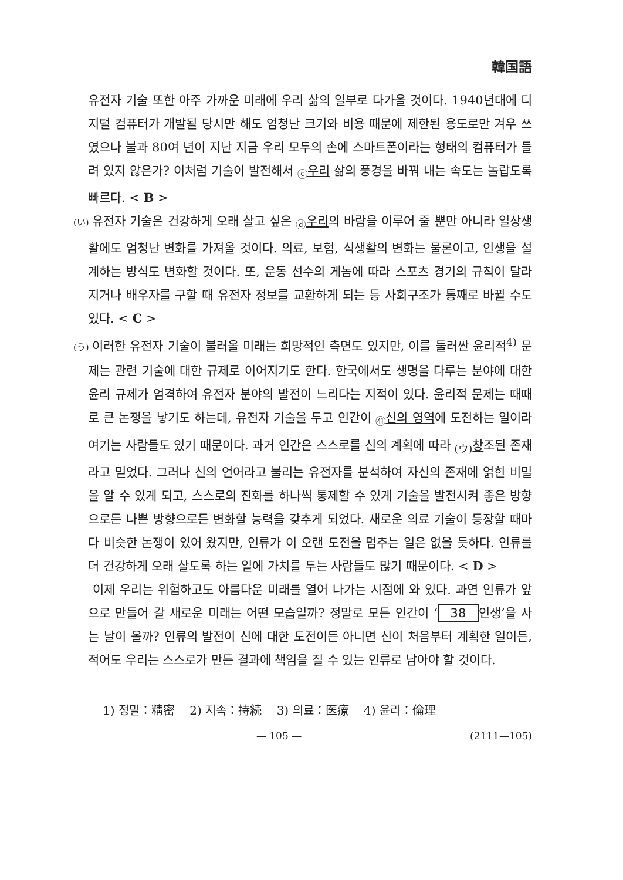韓国語
유전자 기술 또한 아주 가까운 미래에 우리 삶의 일부로 다가올 것이다. 1940년대에 디지털 컴퓨터가 개발될 당시만 해도 엄청난 크기와 비용 때문에 제한된 용도로만 겨우 쓰였으나 불과 80여 년이 지난 지금 우리 모두의 손에 스마트폰이라는 형태의 컴퓨터가 들려 있지 않은가? 이처럼 기술이 발전해서 <sub>ⓒ</sub>우리 삶의 풍경을 바꿔 내는 속도는 놀랍도록 빠르다. < B >
(い) 유전자 기술은 건강하게 오래 살고 싶은 <sub>ⓓ</sub>우리의 바람을 이루어 줄 뿐만 아니라 일상생활에도 엄청난 변화를 가져올 것이다. 의료, 보험, 식생활의 변화는 물론이고, 인생을 설계하는 방식도 변화할 것이다. 또, 운동 선수의 게놈에 따라 스포츠 경기의 규칙이 달라지거나 배우자를 구할 때 유전자 정보를 교환하게 되는 등 사회구조가 통째로 바뀔 수도 있다. < C >
(う) 이러한 유전자 기술이 불러올 미래는 희망적인 측면도 있지만, 이를 둘러싼 윤리적<sup>4)</sup> 문제는 관련 기술에 대한 규제로 이어지기도 한다. 한국에서도 생명을 다루는 분야에 대한 윤리 규제가 엄격하여 유전자 분야의 발전이 느리다는 지적이 있다. 윤리적 문제는 때때로 큰 논쟁을 낳기도 하는데, 유전자 기술을 두고 인간이 <sub>㊶</sub>신의 영역에 도전하는 일이라 여기는 사람들도 있기 때문이다. 과거 인간은 스스로를 신의 계획에 따라 <sub>(ウ)</sub>창조된 존재라고 믿었다. 그러나 신의 언어라고 불리는 유전자를 분석하여 자신의 존재에 얽힌 비밀을 알 수 있게 되고, 스스로의 진화를 하나씩 통제할 수 있게 기술을 발전시켜 좋은 방향으로든 나쁜 방향으로든 변화할 능력을 갖추게 되었다. 새로운 의료 기술이 등장할 때마다 비슷한 논쟁이 있어 왔지만, 인류가 이 오랜 도전을 멈추는 일은 없을 듯하다. 인류를 더 건강하게 오래 살도록 하는 일에 가치를 두는 사람들도 많기 때문이다. < D >
이제 우리는 위험하고도 아름다운 미래를 열어 나가는 시점에 와 있다. 과연 인류가 앞으로 만들어 갈 새로운 미래는 어떤 모습일까? 정말로 모든 인간이 ‘38 인생’을 사는 날이 올까? 인류의 발전이 신에 대한 도전이든 아니면 신이 처음부터 계획한 일이든, 적어도 우리는 스스로가 만든 결과에 책임을 질 수 있는 인류로 남아야 할 것이다.
1) 정밀：精密 2) 지속：持続 3) 의료：医療 4) 윤리：倫理
— 105 — (2111—105)